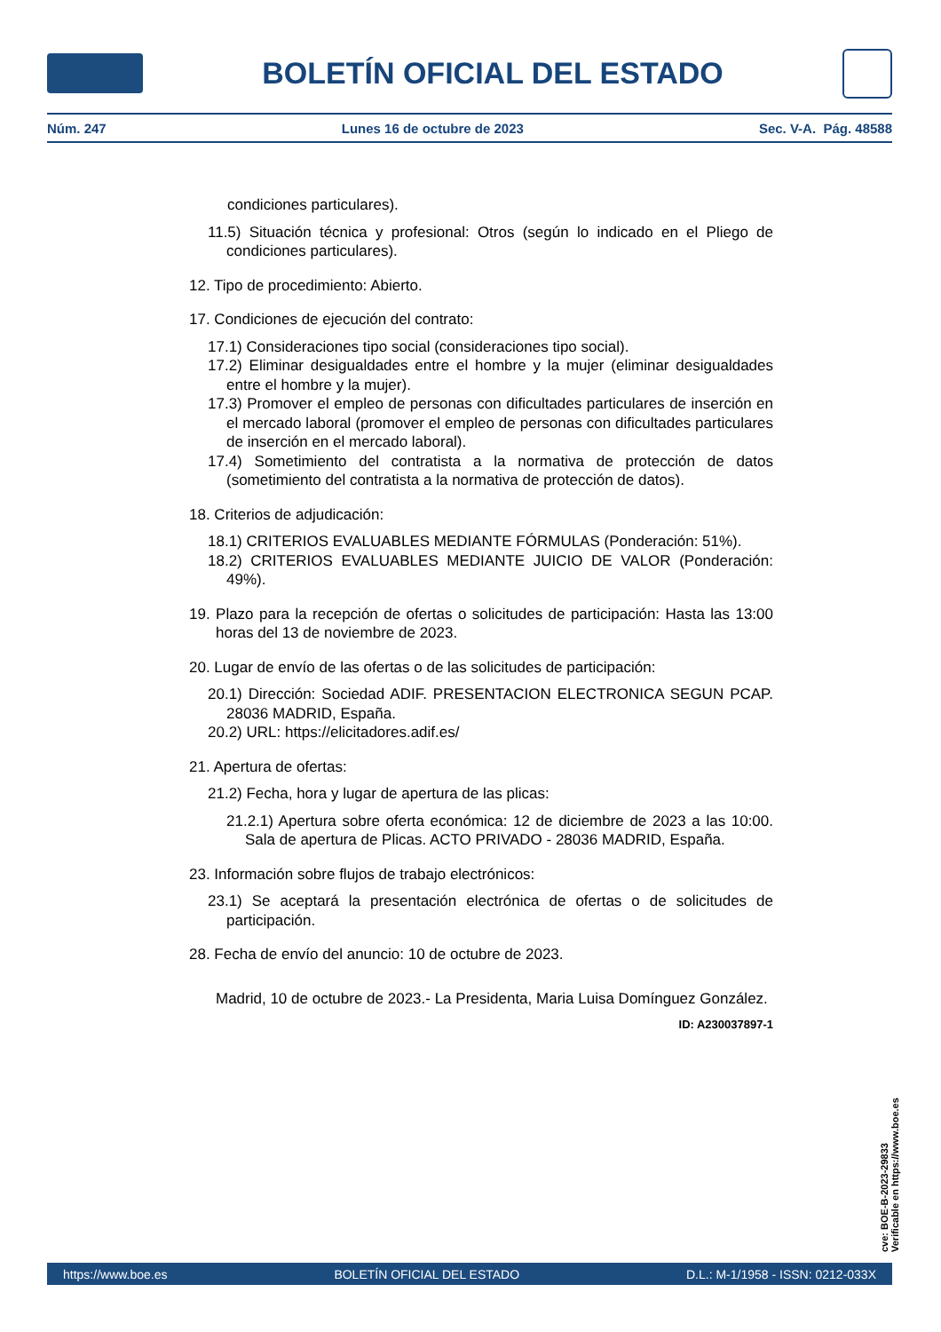BOLETÍN OFICIAL DEL ESTADO
Núm. 247 Lunes 16 de octubre de 2023 Sec. V-A. Pág. 48588
condiciones particulares).
11.5) Situación técnica y profesional: Otros (según lo indicado en el Pliego de condiciones particulares).
12. Tipo de procedimiento: Abierto.
17. Condiciones de ejecución del contrato:
17.1) Consideraciones tipo social (consideraciones tipo social).
17.2) Eliminar desigualdades entre el hombre y la mujer (eliminar desigualdades entre el hombre y la mujer).
17.3) Promover el empleo de personas con dificultades particulares de inserción en el mercado laboral (promover el empleo de personas con dificultades particulares de inserción en el mercado laboral).
17.4) Sometimiento del contratista a la normativa de protección de datos (sometimiento del contratista a la normativa de protección de datos).
18. Criterios de adjudicación:
18.1) CRITERIOS EVALUABLES MEDIANTE FÓRMULAS (Ponderación: 51%).
18.2) CRITERIOS EVALUABLES MEDIANTE JUICIO DE VALOR (Ponderación: 49%).
19. Plazo para la recepción de ofertas o solicitudes de participación: Hasta las 13:00 horas del 13 de noviembre de 2023.
20. Lugar de envío de las ofertas o de las solicitudes de participación:
20.1) Dirección: Sociedad ADIF. PRESENTACION ELECTRONICA SEGUN PCAP. 28036 MADRID, España.
20.2) URL: https://elicitadores.adif.es/
21. Apertura de ofertas:
21.2) Fecha, hora y lugar de apertura de las plicas:
21.2.1) Apertura sobre oferta económica: 12 de diciembre de 2023 a las 10:00. Sala de apertura de Plicas. ACTO PRIVADO - 28036 MADRID, España.
23. Información sobre flujos de trabajo electrónicos:
23.1) Se aceptará la presentación electrónica de ofertas o de solicitudes de participación.
28. Fecha de envío del anuncio: 10 de octubre de 2023.
Madrid, 10 de octubre de 2023.- La Presidenta, Maria Luisa Domínguez González.
ID: A230037897-1
cve: BOE-B-2023-29833
Verificable en https://www.boe.es
https://www.boe.es BOLETÍN OFICIAL DEL ESTADO D.L.: M-1/1958 - ISSN: 0212-033X